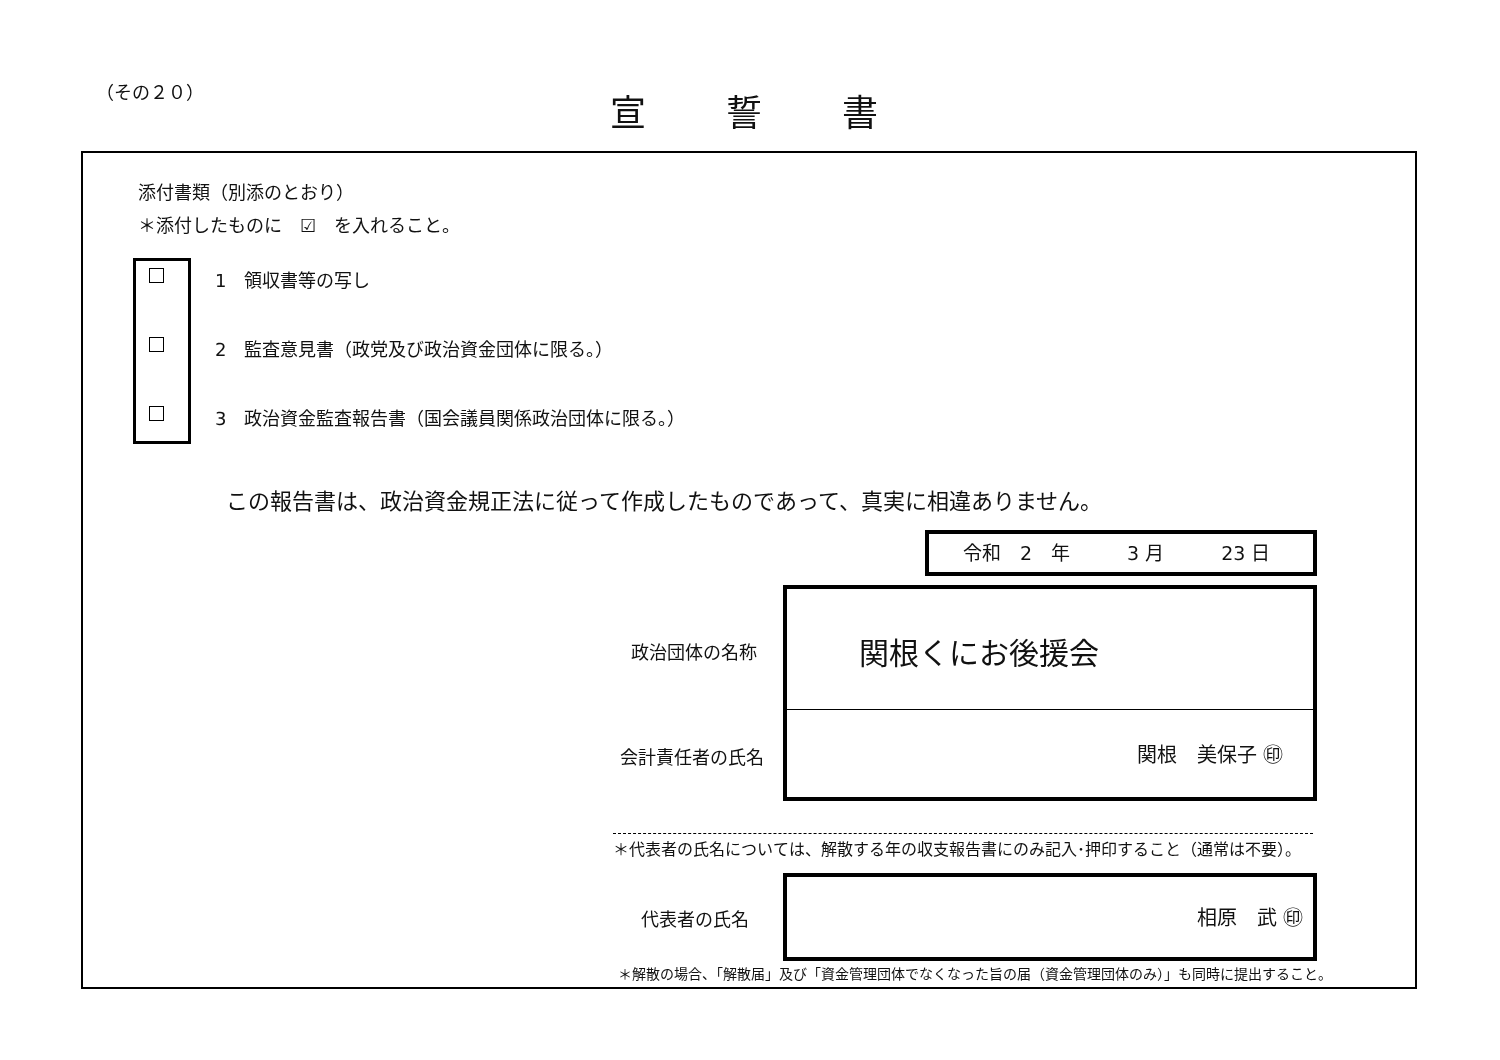（その２０） 宣誓書
添付書類（別添のとおり）
＊添付したものに　☑　を入れること。
1　領収書等の写し
2　監査意見書（政党及び政治資金団体に限る。）
3　政治資金監査報告書（国会議員関係政治団体に限る。）
この報告書は、政治資金規正法に従って作成したものであって、真実に相違ありません。
令和　2　年　　　3 月　　　23 日
政治団体の名称
関根くにお後援会
関根　美保子 ㊞
会計責任者の氏名
＊代表者の氏名については、解散する年の収支報告書にのみ記入･押印すること（通常は不要）。
代表者の氏名
相原　武 ㊞
＊解散の場合、「解散届」及び「資金管理団体でなくなった旨の届（資金管理団体のみ）」も同時に提出すること。